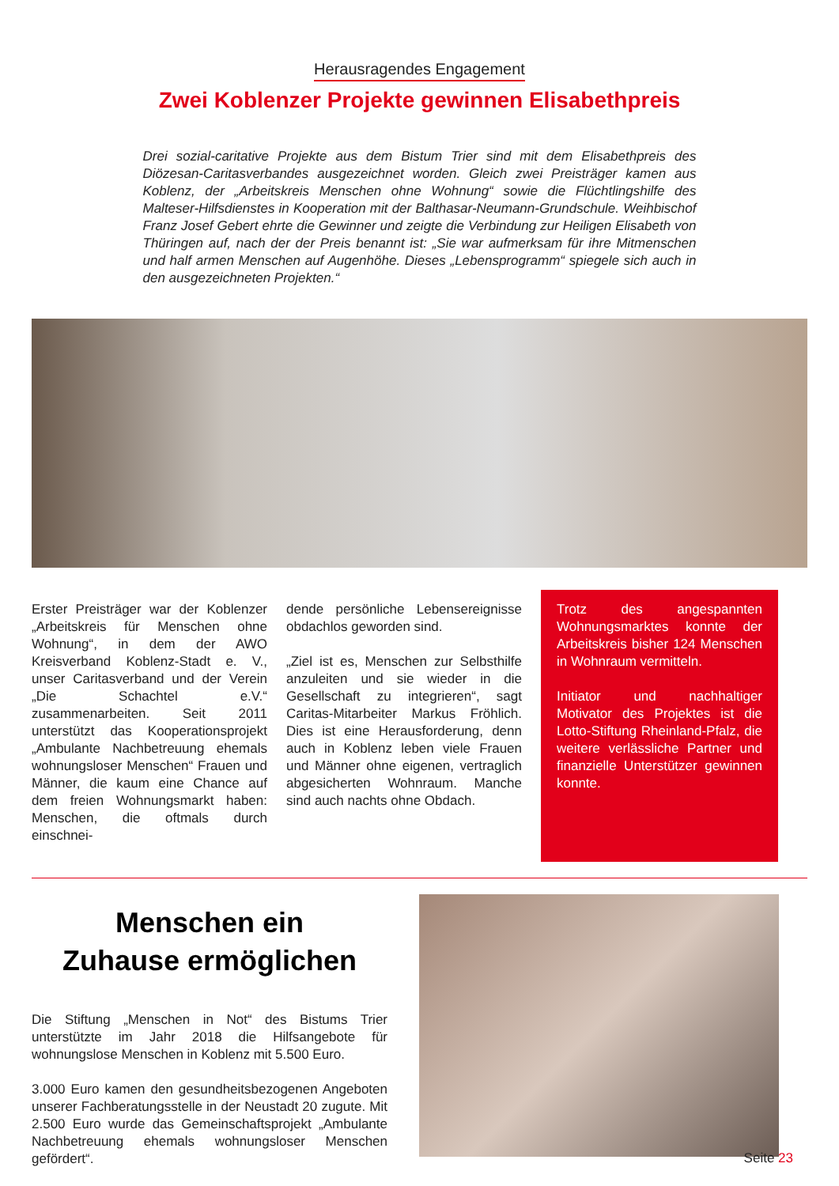Herausragendes Engagement
Zwei Koblenzer Projekte gewinnen Elisabethpreis
Drei sozial-caritative Projekte aus dem Bistum Trier sind mit dem Elisabethpreis des Diözesan-Caritasverbandes ausgezeichnet worden. Gleich zwei Preisträger kamen aus Koblenz, der „Arbeitskreis Menschen ohne Wohnung“ sowie die Flüchtlingshilfe des Malteser-Hilfsdienstes in Kooperation mit der Balthasar-Neumann-Grundschule. Weihbischof Franz Josef Gebert ehrte die Gewinner und zeigte die Verbindung zur Heiligen Elisabeth von Thüringen auf, nach der der Preis benannt ist: „Sie war aufmerksam für ihre Mitmenschen und half armen Menschen auf Augenhöhe. Dieses „Lebensprogramm“ spiegele sich auch in den ausgezeichneten Projekten.“
Erster Preisträger war der Koblenzer „Arbeitskreis für Menschen ohne Wohnung“, in dem der AWO Kreisverband Koblenz-Stadt e. V., unser Caritasverband und der Verein „Die Schachtel e.V.“ zusammenarbeiten. Seit 2011 unterstützt das Kooperationsprojekt „Ambulante Nachbetreuung ehemals wohnungsloser Menschen“ Frauen und Männer, die kaum eine Chance auf dem freien Wohnungsmarkt haben: Menschen, die oftmals durch einschnei-
dende persönliche Lebensereignisse obdachlos geworden sind.
„Ziel ist es, Menschen zur Selbsthilfe anzuleiten und sie wieder in die Gesellschaft zu integrieren“, sagt Caritas-Mitarbeiter Markus Fröhlich. Dies ist eine Herausforderung, denn auch in Koblenz leben viele Frauen und Männer ohne eigenen, vertraglich abgesicherten Wohnraum. Manche sind auch nachts ohne Obdach.
Trotz des angespannten Wohnungsmarktes konnte der Arbeitskreis bisher 124 Menschen in Wohnraum vermitteln.
Initiator und nachhaltiger Motivator des Projektes ist die Lotto-Stiftung Rheinland-Pfalz, die weitere verlässliche Partner und finanzielle Unterstützer gewinnen konnte.
Menschen ein
Zuhause ermöglichen
Die Stiftung „Menschen in Not“ des Bistums Trier unterstützte im Jahr 2018 die Hilfsangebote für wohnungslose Menschen in Koblenz mit 5.500 Euro.
3.000 Euro kamen den gesundheitsbezogenen Angeboten unserer Fachberatungsstelle in der Neustadt 20 zugute. Mit 2.500 Euro wurde das Gemeinschaftsprojekt „Ambulante Nachbetreuung ehemals wohnungsloser Menschen gefördert“.
Seite 23